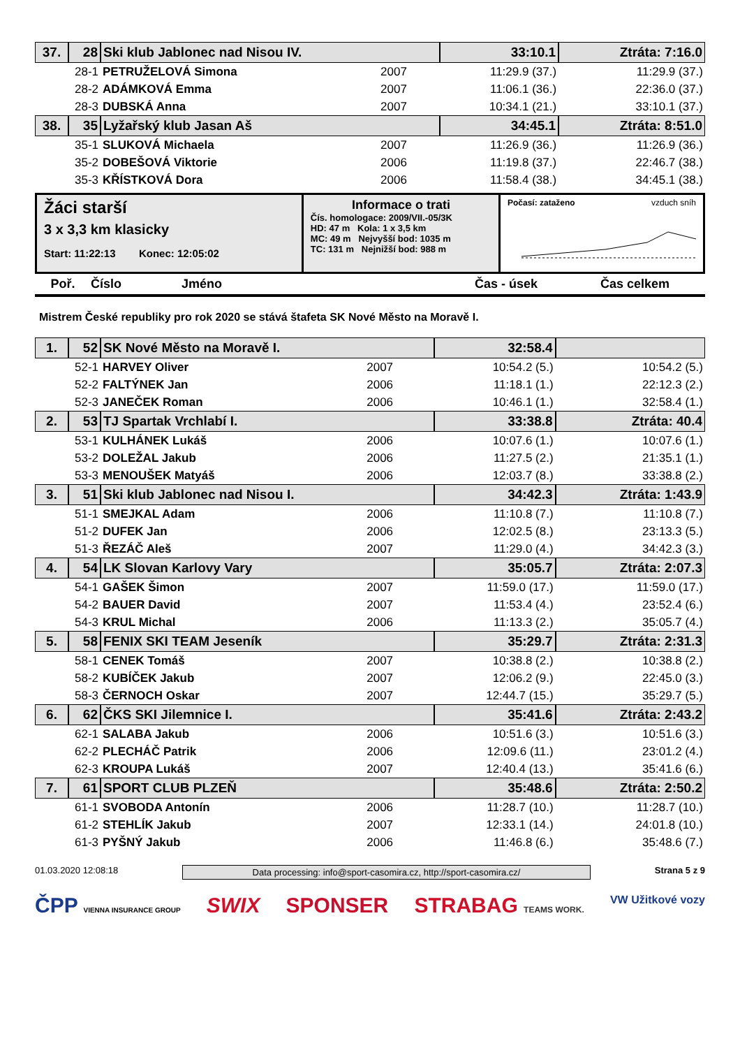| 37. | 28 | Ski klub Jablonec nad Nisou IV. | | 33:10.1 | Ztráta: 7:16.0 |
| | 28-1 | PETRUŽELOVÁ Simona | 2007 | 11:29.9 (37.) | 11:29.9 (37.) |
| | 28-2 | ADÁMKOVÁ Emma | 2007 | 11:06.1 (36.) | 22:36.0 (37.) |
| | 28-3 | DUBSKÁ Anna | 2007 | 10:34.1 (21.) | 33:10.1 (37.) |
| 38. | 35 | Lyžařský klub Jasan Aš | | 34:45.1 | Ztráta: 8:51.0 |
| | 35-1 | SLUKOVÁ Michaela | 2007 | 11:26.9 (36.) | 11:26.9 (36.) |
| | 35-2 | DOBEŠOVÁ Viktorie | 2006 | 11:19.8 (37.) | 22:46.7 (38.) |
| | 35-3 | KŘÍSTKOVÁ Dora | 2006 | 11:58.4 (38.) | 34:45.1 (38.) |
Žáci starší
3 x 3,3 km klasicky
Start: 11:22:13 Konec: 12:05:02
Informace o trati
Čís. homologace: 2009/VII.-05/3K
HD: 47 m Kola: 1 x 3,5 km
MC: 49 m Nejvyšší bod: 1035 m
TC: 131 m Nejnižší bod: 988 m
Počasí: zataženo vzduch sníh
Poř. Číslo Jméno Čas - úsek Čas celkem
Mistrem České republiky pro rok 2020 se stává štafeta SK Nové Město na Moravě I.
| 1. | 52 | SK Nové Město na Moravě I. | | 32:58.4 | |
| | 52-1 | HARVEY Oliver | 2007 | 10:54.2 (5.) | 10:54.2 (5.) |
| | 52-2 | FALTÝNEK Jan | 2006 | 11:18.1 (1.) | 22:12.3 (2.) |
| | 52-3 | JANEČEK Roman | 2006 | 10:46.1 (1.) | 32:58.4 (1.) |
| 2. | 53 | TJ Spartak Vrchlabí I. | | 33:38.8 | Ztráta: 40.4 |
| | 53-1 | KULHÁNEK Lukáš | 2006 | 10:07.6 (1.) | 10:07.6 (1.) |
| | 53-2 | DOLEŽAL Jakub | 2006 | 11:27.5 (2.) | 21:35.1 (1.) |
| | 53-3 | MENOUŠEK Matyáš | 2006 | 12:03.7 (8.) | 33:38.8 (2.) |
| 3. | 51 | Ski klub Jablonec nad Nisou I. | | 34:42.3 | Ztráta: 1:43.9 |
| | 51-1 | SMEJKAL Adam | 2006 | 11:10.8 (7.) | 11:10.8 (7.) |
| | 51-2 | DUFEK Jan | 2006 | 12:02.5 (8.) | 23:13.3 (5.) |
| | 51-3 | ŘEZÁČ Aleš | 2007 | 11:29.0 (4.) | 34:42.3 (3.) |
| 4. | 54 | LK Slovan Karlovy Vary | | 35:05.7 | Ztráta: 2:07.3 |
| | 54-1 | GAŠEK Šimon | 2007 | 11:59.0 (17.) | 11:59.0 (17.) |
| | 54-2 | BAUER David | 2007 | 11:53.4 (4.) | 23:52.4 (6.) |
| | 54-3 | KRUL Michal | 2006 | 11:13.3 (2.) | 35:05.7 (4.) |
| 5. | 58 | FENIX SKI TEAM Jeseník | | 35:29.7 | Ztráta: 2:31.3 |
| | 58-1 | CENEK Tomáš | 2007 | 10:38.8 (2.) | 10:38.8 (2.) |
| | 58-2 | KUBÍČEK Jakub | 2007 | 12:06.2 (9.) | 22:45.0 (3.) |
| | 58-3 | ČERNOCH Oskar | 2007 | 12:44.7 (15.) | 35:29.7 (5.) |
| 6. | 62 | ČKS SKI Jilemnice I. | | 35:41.6 | Ztráta: 2:43.2 |
| | 62-1 | SALABA Jakub | 2006 | 10:51.6 (3.) | 10:51.6 (3.) |
| | 62-2 | PLECHÁČ Patrik | 2006 | 12:09.6 (11.) | 23:01.2 (4.) |
| | 62-3 | KROUPA Lukáš | 2007 | 12:40.4 (13.) | 35:41.6 (6.) |
| 7. | 61 | SPORT CLUB PLZEŇ | | 35:48.6 | Ztráta: 2:50.2 |
| | 61-1 | SVOBODA Antonín | 2006 | 11:28.7 (10.) | 11:28.7 (10.) |
| | 61-2 | STEHLÍK Jakub | 2007 | 12:33.1 (14.) | 24:01.8 (10.) |
| | 61-3 | PYŠNÝ Jakub | 2006 | 11:46.8 (6.) | 35:48.6 (7.) |
01.03.2020 12:08:18 Data processing: info@sport-casomira.cz, http://sport-casomira.cz/ Strana 5 z 9
ČPP VIENNA INSURANCE GROUP SWIX SPONSER STRABAG TEAMS WORK. VW Užitkové vozy